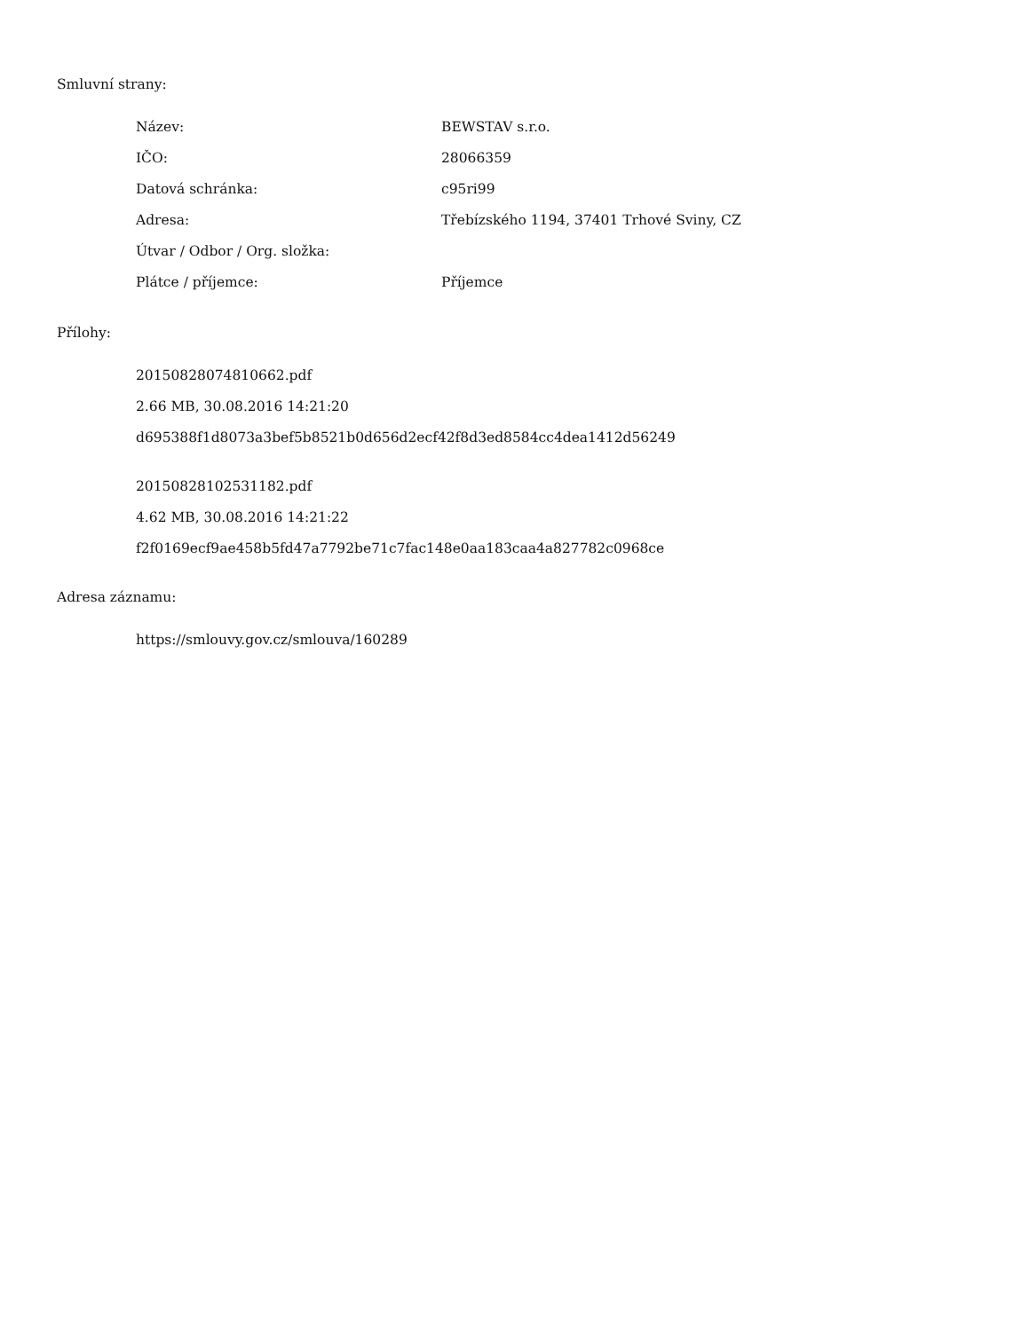Smluvní strany:
| Název: | BEWSTAV s.r.o. |
| IČO: | 28066359 |
| Datová schránka: | c95ri99 |
| Adresa: | Třebízského 1194, 37401 Trhové Sviny, CZ |
| Útvar / Odbor / Org. složka: | |
| Plátce / příjemce: | Příjemce |
Přílohy:
20150828074810662.pdf
2.66 MB, 30.08.2016 14:21:20
d695388f1d8073a3bef5b8521b0d656d2ecf42f8d3ed8584cc4dea1412d56249
20150828102531182.pdf
4.62 MB, 30.08.2016 14:21:22
f2f0169ecf9ae458b5fd47a7792be71c7fac148e0aa183caa4a827782c0968ce
Adresa záznamu:
https://smlouvy.gov.cz/smlouva/160289